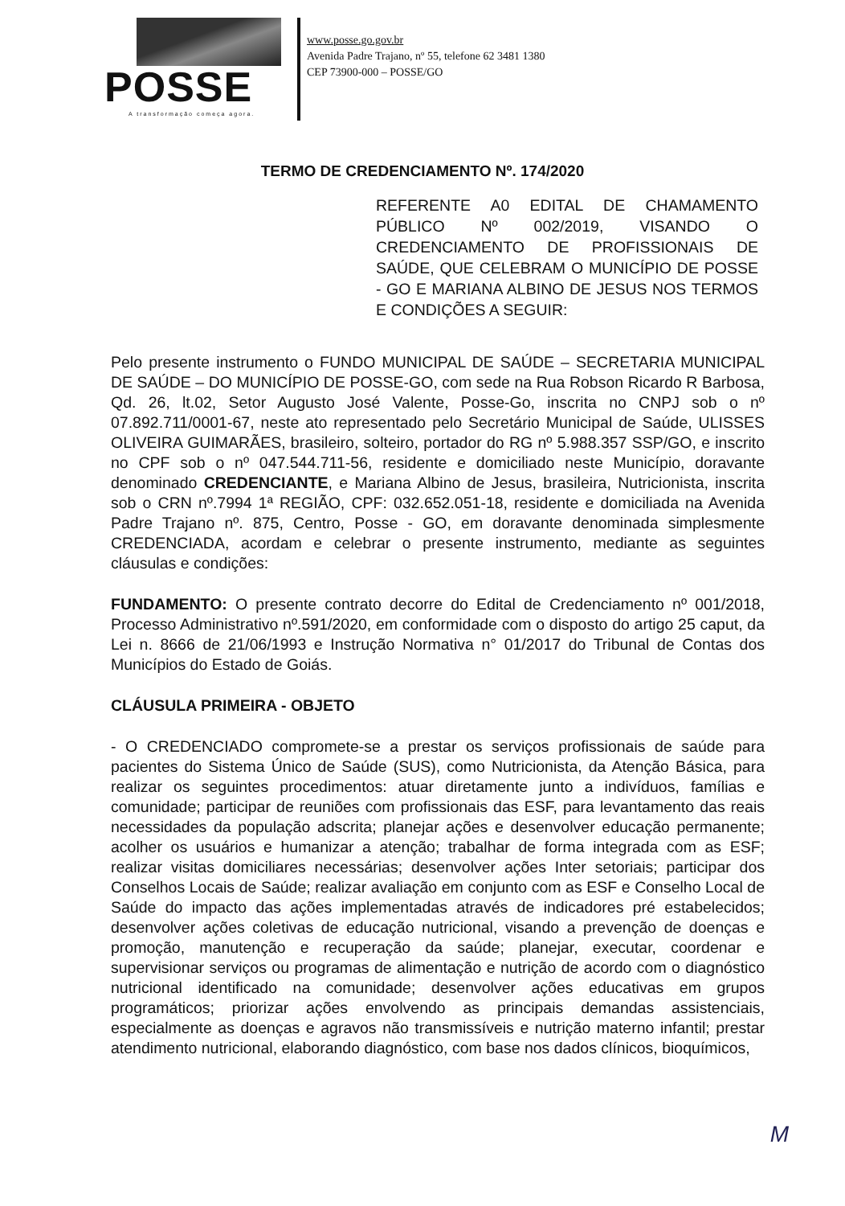POSSE
A transformação começa agora.
www.posse.go.gov.br
Avenida Padre Trajano, nº 55, telefone 62 3481 1380
CEP 73900-000 – POSSE/GO
TERMO DE CREDENCIAMENTO Nº. 174/2020
REFERENTE A0 EDITAL DE CHAMAMENTO PÚBLICO Nº 002/2019, VISANDO O CREDENCIAMENTO DE PROFISSIONAIS DE SAÚDE, QUE CELEBRAM O MUNICÍPIO DE POSSE - GO E MARIANA ALBINO DE JESUS NOS TERMOS E CONDIÇÕES A SEGUIR:
Pelo presente instrumento o FUNDO MUNICIPAL DE SAÚDE – SECRETARIA MUNICIPAL DE SAÚDE – DO MUNICÍPIO DE POSSE-GO, com sede na Rua Robson Ricardo R Barbosa, Qd. 26, lt.02, Setor Augusto José Valente, Posse-Go, inscrita no CNPJ sob o nº 07.892.711/0001-67, neste ato representado pelo Secretário Municipal de Saúde, ULISSES OLIVEIRA GUIMARÃES, brasileiro, solteiro, portador do RG nº 5.988.357 SSP/GO, e inscrito no CPF sob o nº 047.544.711-56, residente e domiciliado neste Município, doravante denominado CREDENCIANTE, e Mariana Albino de Jesus, brasileira, Nutricionista, inscrita sob o CRN nº.7994 1ª REGIÃO, CPF: 032.652.051-18, residente e domiciliada na Avenida Padre Trajano nº. 875, Centro, Posse - GO, em doravante denominada simplesmente CREDENCIADA, acordam e celebrar o presente instrumento, mediante as seguintes cláusulas e condições:
FUNDAMENTO: O presente contrato decorre do Edital de Credenciamento nº 001/2018, Processo Administrativo nº.591/2020, em conformidade com o disposto do artigo 25 caput, da Lei n. 8666 de 21/06/1993 e Instrução Normativa n° 01/2017 do Tribunal de Contas dos Municípios do Estado de Goiás.
CLÁUSULA PRIMEIRA - OBJETO
- O CREDENCIADO compromete-se a prestar os serviços profissionais de saúde para pacientes do Sistema Único de Saúde (SUS), como Nutricionista, da Atenção Básica, para realizar os seguintes procedimentos: atuar diretamente junto a indivíduos, famílias e comunidade; participar de reuniões com profissionais das ESF, para levantamento das reais necessidades da população adscrita; planejar ações e desenvolver educação permanente; acolher os usuários e humanizar a atenção; trabalhar de forma integrada com as ESF; realizar visitas domiciliares necessárias; desenvolver ações Inter setoriais; participar dos Conselhos Locais de Saúde; realizar avaliação em conjunto com as ESF e Conselho Local de Saúde do impacto das ações implementadas através de indicadores pré estabelecidos; desenvolver ações coletivas de educação nutricional, visando a prevenção de doenças e promoção, manutenção e recuperação da saúde; planejar, executar, coordenar e supervisionar serviços ou programas de alimentação e nutrição de acordo com o diagnóstico nutricional identificado na comunidade; desenvolver ações educativas em grupos programáticos; priorizar ações envolvendo as principais demandas assistenciais, especialmente as doenças e agravos não transmissíveis e nutrição materno infantil; prestar atendimento nutricional, elaborando diagnóstico, com base nos dados clínicos, bioquímicos,
M